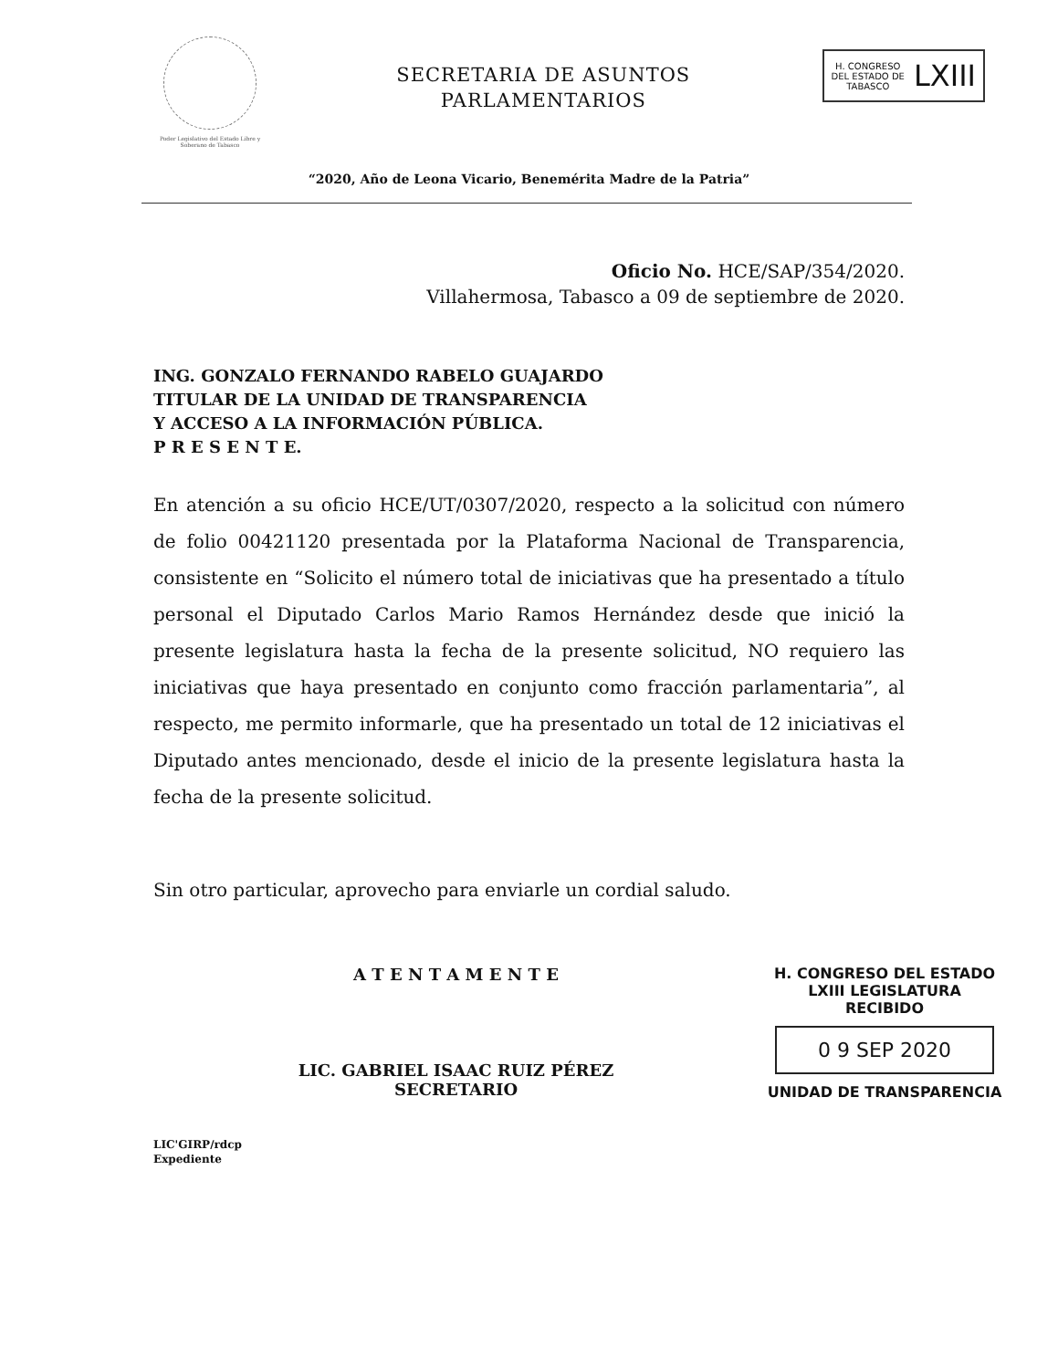Poder Legislativo del Estado Libre y Soberano de Tabasco
SECRETARIA DE ASUNTOS
PARLAMENTARIOS
H. CONGRESO
DEL ESTADO DE
TABASCO
LXIII
“2020, Año de Leona Vicario, Benemérita Madre de la Patria”
Oficio No. HCE/SAP/354/2020.
Villahermosa, Tabasco a 09 de septiembre de 2020.
ING. GONZALO FERNANDO RABELO GUAJARDO
TITULAR DE LA UNIDAD DE TRANSPARENCIA
Y ACCESO A LA INFORMACIÓN PÚBLICA.
P R E S E N T E.
En atención a su oficio HCE/UT/0307/2020, respecto a la solicitud con número de folio 00421120 presentada por la Plataforma Nacional de Transparencia, consistente en “Solicito el número total de iniciativas que ha presentado a título personal el Diputado Carlos Mario Ramos Hernández desde que inició la presente legislatura hasta la fecha de la presente solicitud, NO requiero las iniciativas que haya presentado en conjunto como fracción parlamentaria”, al respecto, me permito informarle, que ha presentado un total de 12 iniciativas el Diputado antes mencionado, desde el inicio de la presente legislatura hasta la fecha de la presente solicitud.
Sin otro particular, aprovecho para enviarle un cordial saludo.
A T E N T A M E N T E
LIC. GABRIEL ISAAC RUIZ PÉREZ
SECRETARIO
H. CONGRESO DEL ESTADO
LXIII LEGISLATURA
RECIBIDO
0 9 SEP 2020
UNIDAD DE TRANSPARENCIA
LIC'GIRP/rdcp
Expediente